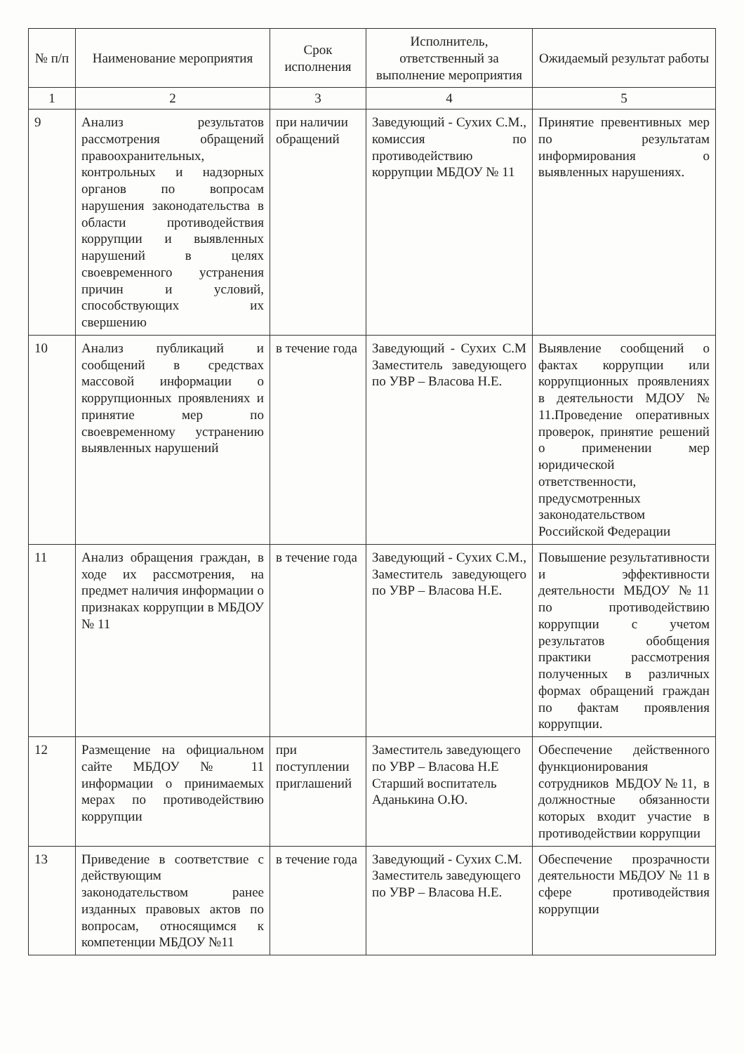| № п/п | Наименование мероприятия | Срок исполнения | Исполнитель, ответственный за выполнение мероприятия | Ожидаемый результат работы |
| --- | --- | --- | --- | --- |
| 1 | 2 | 3 | 4 | 5 |
| 9 | Анализ результатов рассмотрения обращений правоохранительных, контрольных и надзорных органов по вопросам нарушения законодательства в области противодействия коррупции и выявленных нарушений в целях своевременного устранения причин и условий, способствующих их свершению | при наличии обращений | Заведующий - Сухих С.М., комиссия по противодействию коррупции МБДОУ № 11 | Принятие превентивных мер по результатам информирования о выявленных нарушениях. |
| 10 | Анализ публикаций и сообщений в средствах массовой информации о коррупционных проявлениях и принятие мер по своевременному устранению выявленных нарушений | в течение года | Заведующий - Сухих С.М Заместитель заведующего по УВР – Власова Н.Е. | Выявление сообщений о фактах коррупции или коррупционных проявлениях в деятельности МДОУ № 11.Проведение оперативных проверок, принятие решений о применении мер юридической ответственности, предусмотренных законодательством Российской Федерации |
| 11 | Анализ обращения граждан, в ходе их рассмотрения, на предмет наличия информации о признаках коррупции в МБДОУ № 11 | в течение года | Заведующий - Сухих С.М., Заместитель заведующего по УВР – Власова Н.Е. | Повышение результативности и эффективности деятельности МБДОУ №11 по противодействию коррупции с учетом результатов обобщения практики рассмотрения полученных в различных формах обращений граждан по фактам проявления коррупции. |
| 12 | Размещение на официальном сайте МБДОУ № 11 информации о принимаемых мерах по противодействию коррупции | при поступлении приглашений | Заместитель заведующего по УВР – Власова Н.Е Старший воспитатель Аданькина О.Ю. | Обеспечение действенного функционирования сотрудников МБДОУ№11, в должностные обязанности которых входит участие в противодействии коррупции |
| 13 | Приведение в соответствие с действующим законодательством ранее изданных правовых актов по вопросам, относящимся к компетенции МБДОУ №11 | в течение года | Заведующий - Сухих С.М. Заместитель заведующего по УВР – Власова Н.Е. | Обеспечение прозрачности деятельности МБДОУ № 11 в сфере противодействия коррупции |